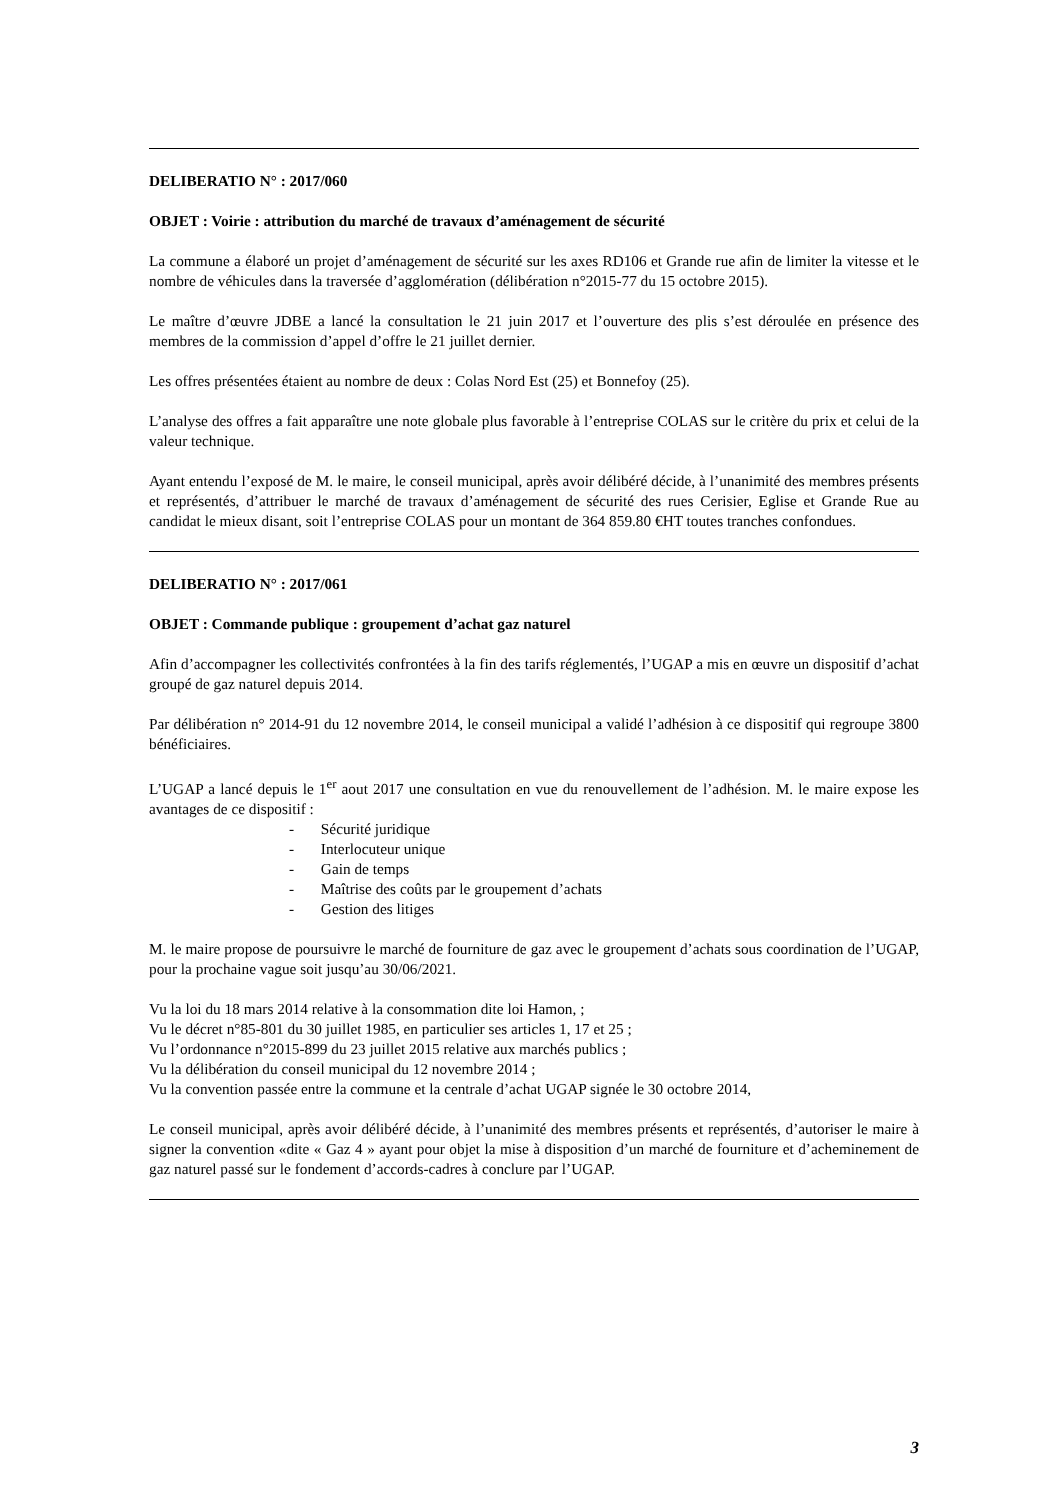DELIBERATIO N° : 2017/060
OBJET : Voirie : attribution du marché de travaux d’aménagement de sécurité
La commune a élaboré un projet d’aménagement de sécurité sur les axes RD106 et Grande rue afin de limiter la vitesse et le nombre de véhicules dans la traversée d’agglomération (délibération n°2015-77 du 15 octobre 2015).
Le maître d’œuvre JDBE a lancé la consultation le 21 juin 2017 et l’ouverture des plis s’est déroulée en présence des membres de la commission d’appel d’offre le 21 juillet dernier.
Les offres présentées étaient au nombre de deux : Colas Nord Est (25) et Bonnefoy (25).
L’analyse des offres a fait apparaître une note globale plus favorable à l’entreprise COLAS sur le critère du prix et celui de la valeur technique.
Ayant entendu l’exposé de M. le maire, le conseil municipal, après avoir délibéré décide, à l’unanimité des membres présents et représentés, d’attribuer le marché de travaux d’aménagement de sécurité des rues Cerisier, Eglise et Grande Rue au candidat le mieux disant, soit l’entreprise COLAS pour un montant de 364 859.80 €HT toutes tranches confondues.
DELIBERATIO N° : 2017/061
OBJET : Commande publique : groupement d’achat gaz naturel
Afin d’accompagner les collectivités confrontées à la fin des tarifs réglementés, l’UGAP a mis en œuvre un dispositif d’achat groupé de gaz naturel depuis 2014.
Par délibération n° 2014-91 du 12 novembre 2014, le conseil municipal a validé l’adhésion à ce dispositif qui regroupe 3800 bénéficiaires.
L’UGAP a lancé depuis le 1<sup>er</sup> aout 2017 une consultation en vue du renouvellement de l’adhésion. M. le maire expose les avantages de ce dispositif :
- Sécurité juridique
- Interlocuteur unique
- Gain de temps
- Maîtrise des coûts par le groupement d’achats
- Gestion des litiges
M. le maire propose de poursuivre le marché de fourniture de gaz avec le groupement d’achats sous coordination de l’UGAP, pour la prochaine vague soit jusqu’au 30/06/2021.
Vu la loi du 18 mars 2014 relative à la consommation dite loi Hamon, ;
Vu le décret n°85-801 du 30 juillet 1985, en particulier ses articles 1, 17 et 25 ;
Vu l’ordonnance n°2015-899 du 23 juillet 2015 relative aux marchés publics ;
Vu la délibération du conseil municipal du 12 novembre 2014 ;
Vu la convention passée entre la commune et la centrale d’achat UGAP signée le 30 octobre 2014,
Le conseil municipal, après avoir délibéré décide, à l’unanimité des membres présents et représentés, d’autoriser le maire à signer la convention «dite « Gaz 4 » ayant pour objet la mise à disposition d’un marché de fourniture et d’acheminement de gaz naturel passé sur le fondement d’accords-cadres à conclure par l’UGAP.
3